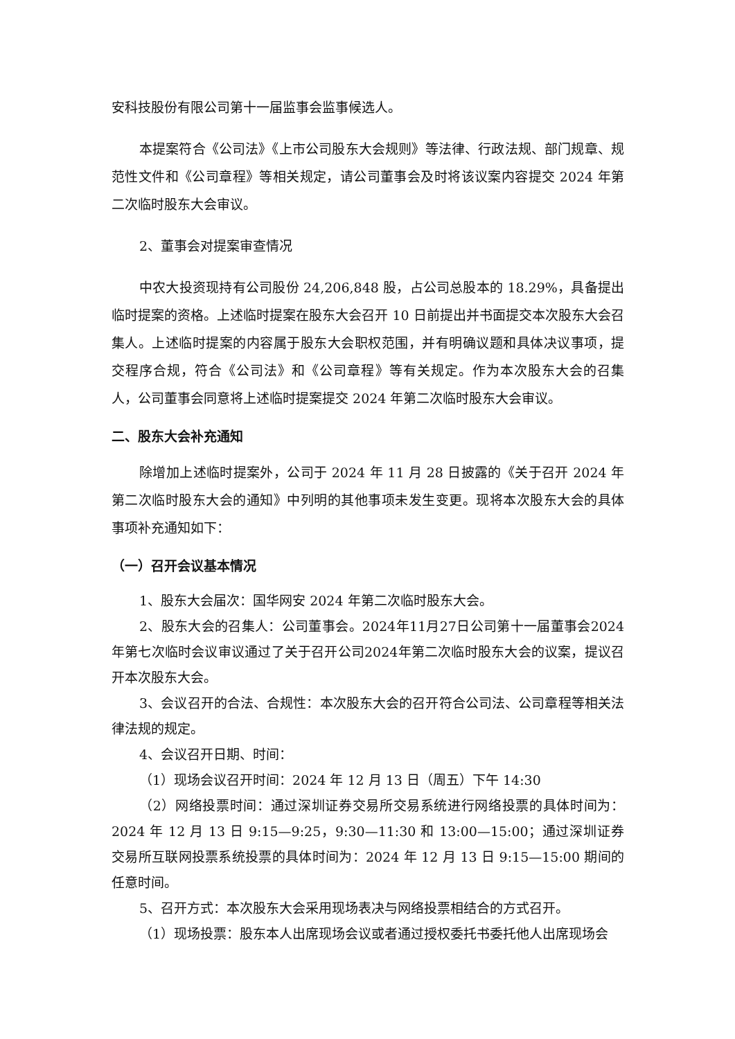安科技股份有限公司第十一届监事会监事候选人。
本提案符合《公司法》《上市公司股东大会规则》等法律、行政法规、部门规章、规范性文件和《公司章程》等相关规定，请公司董事会及时将该议案内容提交 2024 年第二次临时股东大会审议。
2、董事会对提案审查情况
中农大投资现持有公司股份 24,206,848 股，占公司总股本的 18.29%，具备提出临时提案的资格。上述临时提案在股东大会召开 10 日前提出并书面提交本次股东大会召集人。上述临时提案的内容属于股东大会职权范围，并有明确议题和具体决议事项，提交程序合规，符合《公司法》和《公司章程》等有关规定。作为本次股东大会的召集人，公司董事会同意将上述临时提案提交 2024 年第二次临时股东大会审议。
二、股东大会补充通知
除增加上述临时提案外，公司于 2024 年 11 月 28 日披露的《关于召开 2024 年第二次临时股东大会的通知》中列明的其他事项未发生变更。现将本次股东大会的具体事项补充通知如下：
（一）召开会议基本情况
1、股东大会届次：国华网安 2024 年第二次临时股东大会。
2、股东大会的召集人：公司董事会。2024年11月27日公司第十一届董事会2024年第七次临时会议审议通过了关于召开公司2024年第二次临时股东大会的议案，提议召开本次股东大会。
3、会议召开的合法、合规性：本次股东大会的召开符合公司法、公司章程等相关法律法规的规定。
4、会议召开日期、时间：
（1）现场会议召开时间：2024 年 12 月 13 日（周五）下午 14:30
（2）网络投票时间：通过深圳证券交易所交易系统进行网络投票的具体时间为：2024 年 12 月 13 日 9:15—9:25，9:30—11:30 和 13:00—15:00；通过深圳证券交易所互联网投票系统投票的具体时间为：2024 年 12 月 13 日 9:15—15:00 期间的任意时间。
5、召开方式：本次股东大会采用现场表决与网络投票相结合的方式召开。
（1）现场投票：股东本人出席现场会议或者通过授权委托书委托他人出席现场会